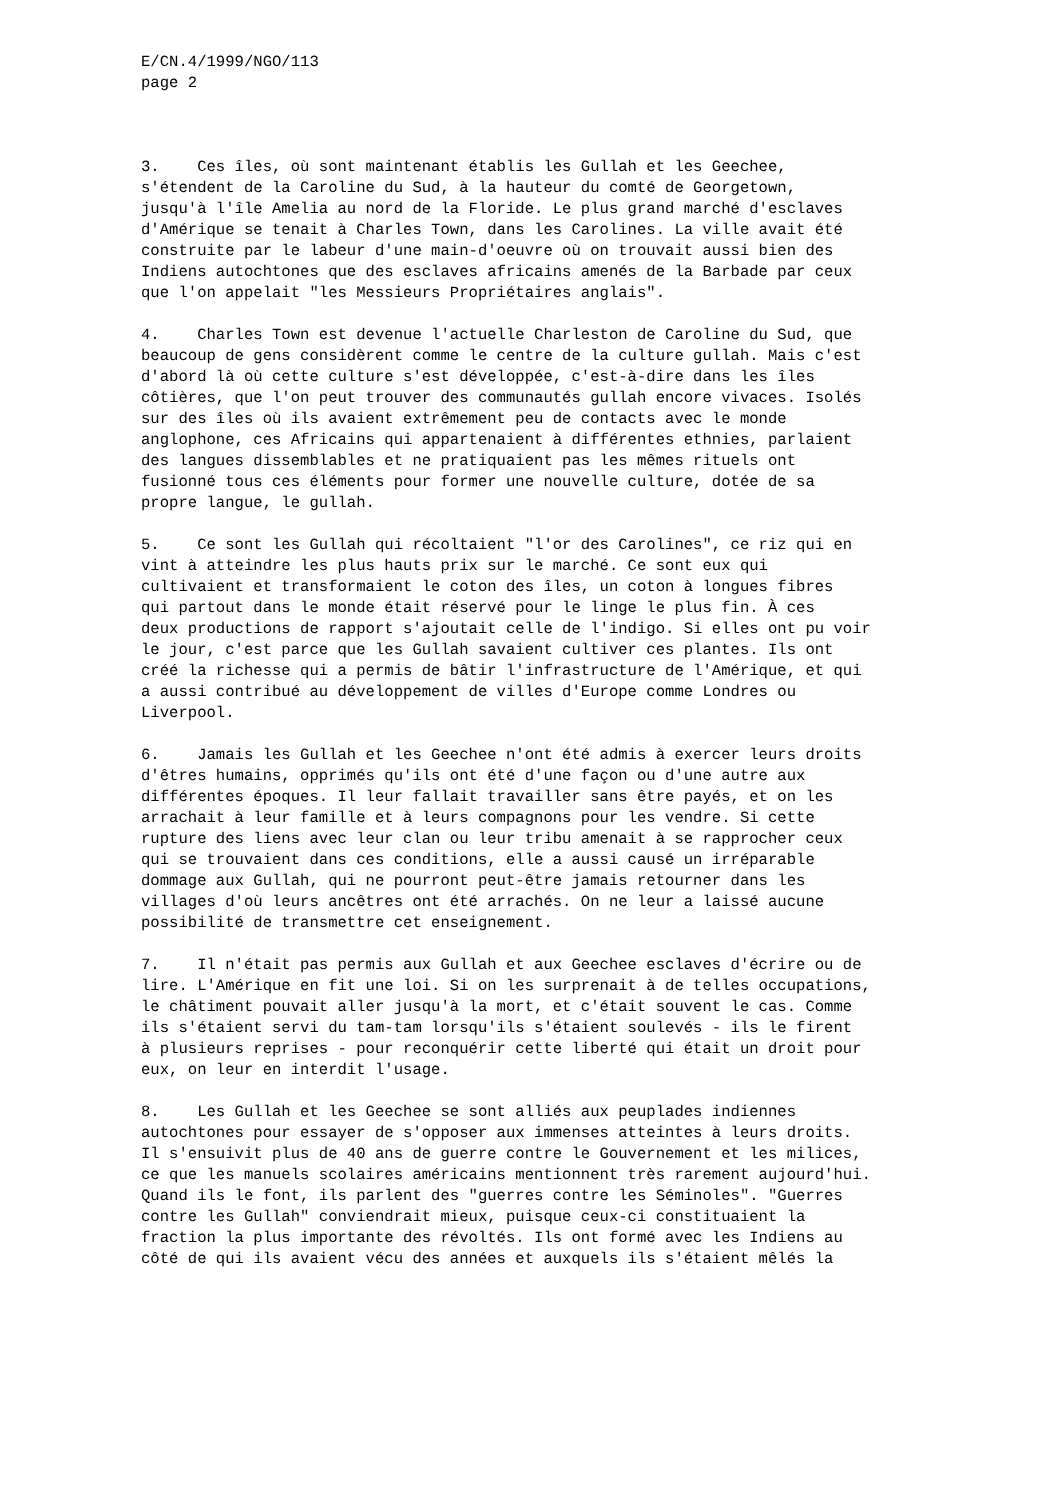E/CN.4/1999/NGO/113 page 2
3. Ces îles, où sont maintenant établis les Gullah et les Geechee, s'étendent de la Caroline du Sud, à la hauteur du comté de Georgetown, jusqu'à l'île Amelia au nord de la Floride. Le plus grand marché d'esclaves d'Amérique se tenait à Charles Town, dans les Carolines. La ville avait été construite par le labeur d'une main-d'oeuvre où on trouvait aussi bien des Indiens autochtones que des esclaves africains amenés de la Barbade par ceux que l'on appelait "les Messieurs Propriétaires anglais".
4. Charles Town est devenue l'actuelle Charleston de Caroline du Sud, que beaucoup de gens considèrent comme le centre de la culture gullah. Mais c'est d'abord là où cette culture s'est développée, c'est-à-dire dans les îles côtières, que l'on peut trouver des communautés gullah encore vivaces. Isolés sur des îles où ils avaient extrêmement peu de contacts avec le monde anglophone, ces Africains qui appartenaient à différentes ethnies, parlaient des langues dissemblables et ne pratiquaient pas les mêmes rituels ont fusionné tous ces éléments pour former une nouvelle culture, dotée de sa propre langue, le gullah.
5. Ce sont les Gullah qui récoltaient "l'or des Carolines", ce riz qui en vint à atteindre les plus hauts prix sur le marché. Ce sont eux qui cultivaient et transformaient le coton des îles, un coton à longues fibres qui partout dans le monde était réservé pour le linge le plus fin. À ces deux productions de rapport s'ajoutait celle de l'indigo. Si elles ont pu voir le jour, c'est parce que les Gullah savaient cultiver ces plantes. Ils ont créé la richesse qui a permis de bâtir l'infrastructure de l'Amérique, et qui a aussi contribué au développement de villes d'Europe comme Londres ou Liverpool.
6. Jamais les Gullah et les Geechee n'ont été admis à exercer leurs droits d'êtres humains, opprimés qu'ils ont été d'une façon ou d'une autre aux différentes époques. Il leur fallait travailler sans être payés, et on les arrachait à leur famille et à leurs compagnons pour les vendre. Si cette rupture des liens avec leur clan ou leur tribu amenait à se rapprocher ceux qui se trouvaient dans ces conditions, elle a aussi causé un irréparable dommage aux Gullah, qui ne pourront peut-être jamais retourner dans les villages d'où leurs ancêtres ont été arrachés. On ne leur a laissé aucune possibilité de transmettre cet enseignement.
7. Il n'était pas permis aux Gullah et aux Geechee esclaves d'écrire ou de lire. L'Amérique en fit une loi. Si on les surprenait à de telles occupations, le châtiment pouvait aller jusqu'à la mort, et c'était souvent le cas. Comme ils s'étaient servi du tam-tam lorsqu'ils s'étaient soulevés - ils le firent à plusieurs reprises - pour reconquérir cette liberté qui était un droit pour eux, on leur en interdit l'usage.
8. Les Gullah et les Geechee se sont alliés aux peuplades indiennes autochtones pour essayer de s'opposer aux immenses atteintes à leurs droits. Il s'ensuivit plus de 40 ans de guerre contre le Gouvernement et les milices, ce que les manuels scolaires américains mentionnent très rarement aujourd'hui. Quand ils le font, ils parlent des "guerres contre les Séminoles". "Guerres contre les Gullah" conviendrait mieux, puisque ceux-ci constituaient la fraction la plus importante des révoltés. Ils ont formé avec les Indiens au côté de qui ils avaient vécu des années et auxquels ils s'étaient mêlés la